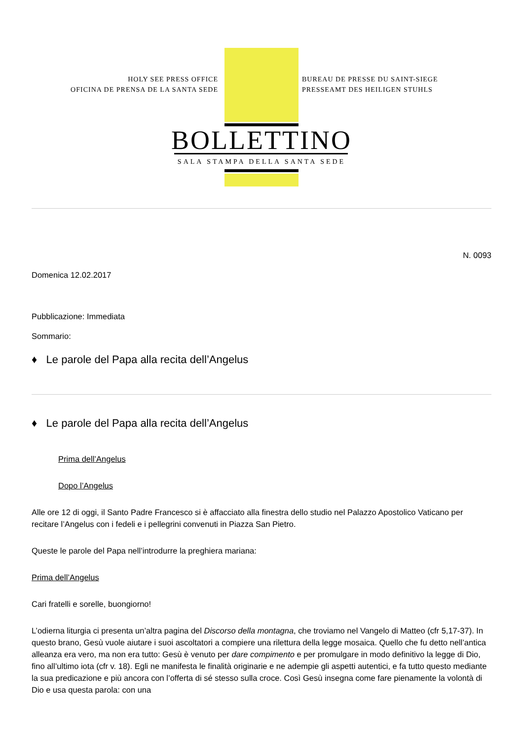HOLY SEE PRESS OFFICE
OFICINA DE PRENSA DE LA SANTA SEDE
BUREAU DE PRESSE DU SAINT-SIEGE
PRESSEAMT DES HEILIGEN STUHLS
BOLLETTINO
SALA STAMPA DELLA SANTA SEDE
N. 0093
Domenica 12.02.2017
Pubblicazione: Immediata
Sommario:
♦ Le parole del Papa alla recita dell’Angelus
♦ Le parole del Papa alla recita dell’Angelus
Prima dell’Angelus
Dopo l’Angelus
Alle ore 12 di oggi, il Santo Padre Francesco si è affacciato alla finestra dello studio nel Palazzo Apostolico Vaticano per recitare l’Angelus con i fedeli e i pellegrini convenuti in Piazza San Pietro.
Queste le parole del Papa nell’introdurre la preghiera mariana:
Prima dell’Angelus
Cari fratelli e sorelle, buongiorno!
L’odierna liturgia ci presenta un’altra pagina del Discorso della montagna, che troviamo nel Vangelo di Matteo (cfr 5,17-37). In questo brano, Gesù vuole aiutare i suoi ascoltatori a compiere una rilettura della legge mosaica. Quello che fu detto nell’antica alleanza era vero, ma non era tutto: Gesù è venuto per dare compimento e per promulgare in modo definitivo la legge di Dio, fino all’ultimo iota (cfr v. 18). Egli ne manifesta le finalità originarie e ne adempie gli aspetti autentici, e fa tutto questo mediante la sua predicazione e più ancora con l’offerta di sé stesso sulla croce. Così Gesù insegna come fare pienamente la volontà di Dio e usa questa parola: con una